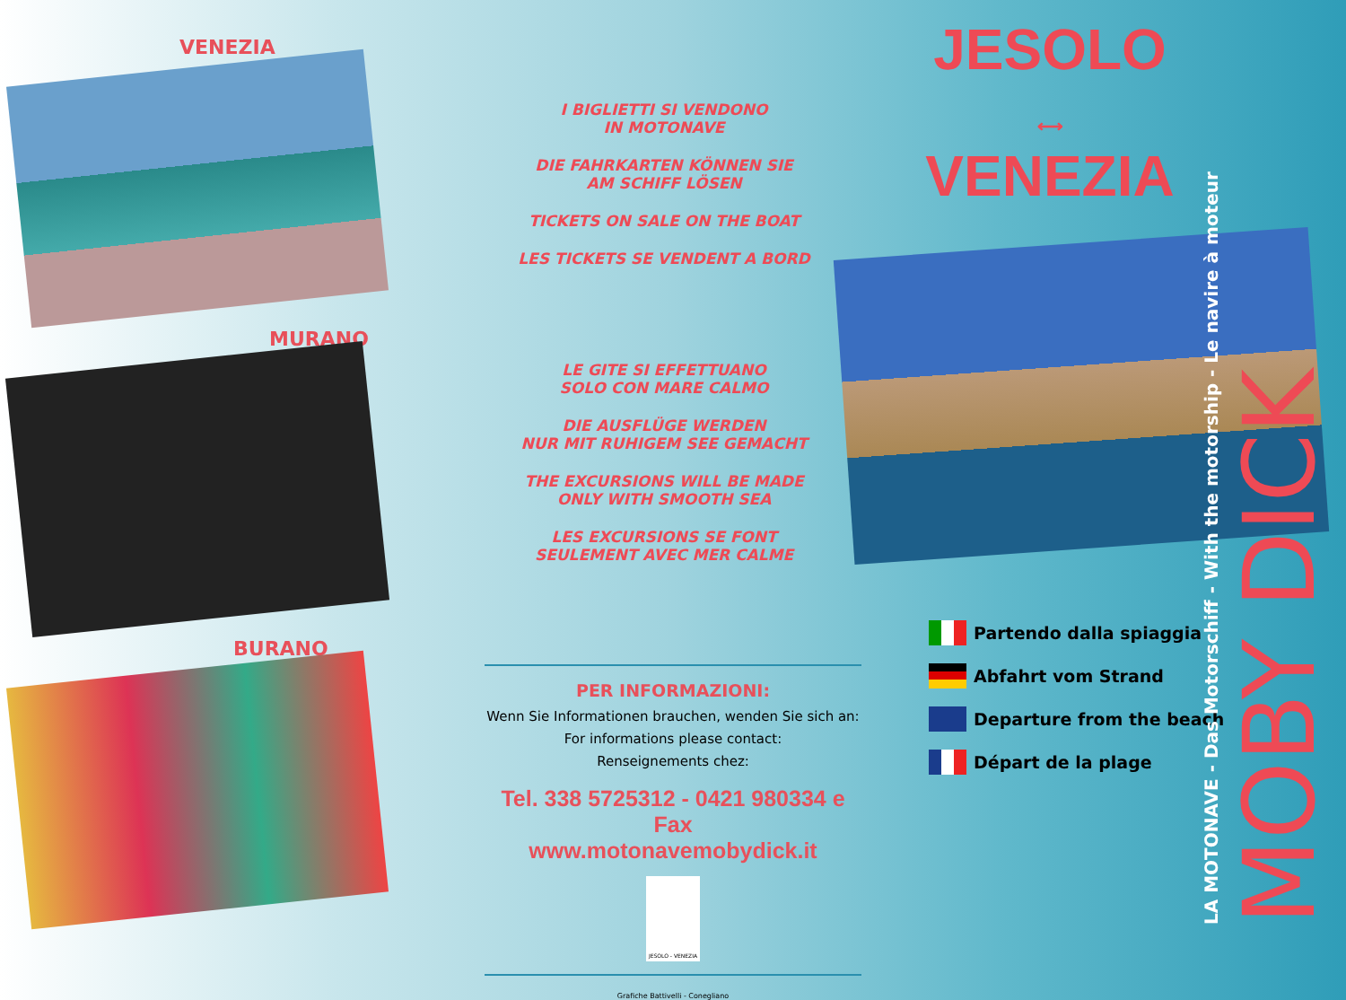VENEZIA
MURANO
BURANO
I BIGLIETTI SI VENDONO
IN MOTONAVE
DIE FAHRKARTEN KÖNNEN SIE
AM SCHIFF LÖSEN
TICKETS ON SALE ON THE BOAT
LES TICKETS SE VENDENT A BORD
LE GITE SI EFFETTUANO
SOLO CON MARE CALMO
DIE AUSFLÜGE WERDEN
NUR MIT RUHIGEM SEE GEMACHT
THE EXCURSIONS WILL BE MADE
ONLY WITH SMOOTH SEA
LES EXCURSIONS SE FONT
SEULEMENT AVEC MER CALME
PER INFORMAZIONI:
Wenn Sie Informationen brauchen, wenden Sie sich an:
For informations please contact:
Renseignements chez:
Tel. 338 5725312 - 0421 980334 e Fax
www.motonavemobydick.it
JESOLO - VENEZIA
Grafiche Battivelli - Conegliano
JESOLO
⟷
VENEZIA
Partendo dalla spiaggia
Abfahrt vom Strand
Departure from the beach
Départ de la plage
LA MOTONAVE - Das Motorschiff - With the motorship - Le navire à moteur MOBY DICK